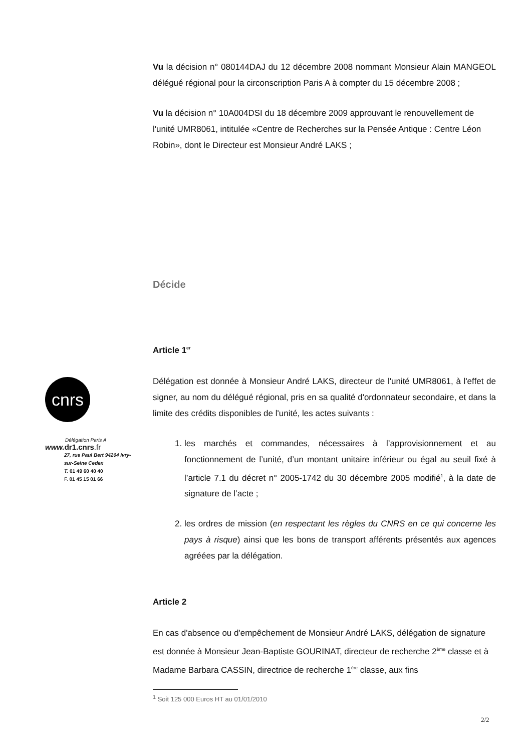cnrs
Délégation Paris A
www. dr1.cnrs.fr
27, rue Paul Bert 94204 Ivry-sur-Seine Cedex
T. 01 49 60 40 40
F. 01 45 15 01 66
Vu la décision n° 080144DAJ du 12 décembre 2008 nommant Monsieur Alain MANGEOL délégué régional pour la circonscription Paris A à compter du 15 décembre 2008 ;
Vu la décision n° 10A004DSI du 18 décembre 2009 approuvant le renouvellement de l'unité UMR8061, intitulée «Centre de Recherches sur la Pensée Antique : Centre Léon Robin», dont le Directeur est Monsieur André LAKS ;
Décide
Article 1<sup>er</sup>
Délégation est donnée à Monsieur André LAKS, directeur de l'unité UMR8061, à l'effet de signer, au nom du délégué régional, pris en sa qualité d'ordonnateur secondaire, et dans la limite des crédits disponibles de l'unité, les actes suivants :
1. les marchés et commandes, nécessaires à l’approvisionnement et au fonctionnement de l’unité, d’un montant unitaire inférieur ou égal au seuil fixé à l’article 7.1 du décret n° 2005-1742 du 30 décembre 2005 modifié<sup>1</sup>, à la date de signature de l’acte ;
2. les ordres de mission (en respectant les règles du CNRS en ce qui concerne les pays à risque) ainsi que les bons de transport afférents présentés aux agences agréées par la délégation.
Article 2
En cas d'absence ou d'empêchement de Monsieur André LAKS, délégation de signature est donnée à Monsieur Jean-Baptiste GOURINAT, directeur de recherche 2<sup>ème</sup> classe et à Madame Barbara CASSIN, directrice de recherche 1<sup>ère</sup> classe, aux fins
<sup>1</sup> Soit 125 000 Euros HT au 01/01/2010
2/2